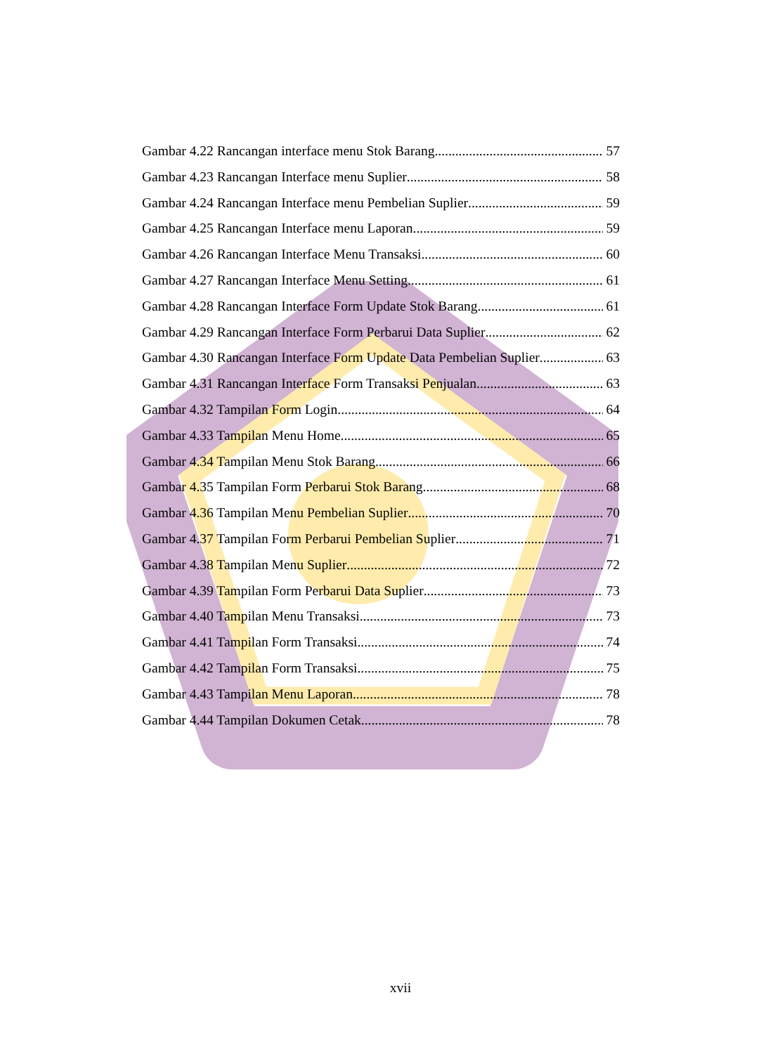Gambar 4.22 Rancangan interface menu Stok Barang 57
Gambar 4.23 Rancangan Interface menu Suplier 58
Gambar 4.24 Rancangan Interface menu Pembelian Suplier 59
Gambar 4.25 Rancangan Interface menu Laporan 59
Gambar 4.26 Rancangan Interface Menu Transaksi 60
Gambar 4.27 Rancangan Interface Menu Setting 61
Gambar 4.28 Rancangan Interface Form Update Stok Barang 61
Gambar 4.29 Rancangan Interface Form Perbarui Data Suplier 62
Gambar 4.30 Rancangan Interface Form Update Data Pembelian Suplier 63
Gambar 4.31 Rancangan Interface Form Transaksi Penjualan 63
Gambar 4.32 Tampilan Form Login 64
Gambar 4.33 Tampilan Menu Home 65
Gambar 4.34 Tampilan Menu Stok Barang 66
Gambar 4.35 Tampilan Form Perbarui Stok Barang 68
Gambar 4.36 Tampilan Menu Pembelian Suplier 70
Gambar 4.37 Tampilan Form Perbarui Pembelian Suplier 71
Gambar 4.38 Tampilan Menu Suplier 72
Gambar 4.39 Tampilan Form Perbarui Data Suplier 73
Gambar 4.40 Tampilan Menu Transaksi 73
Gambar 4.41 Tampilan Form Transaksi 74
Gambar 4.42 Tampilan Form Transaksi 75
Gambar 4.43 Tampilan Menu Laporan 78
Gambar 4.44 Tampilan Dokumen Cetak 78
xvii